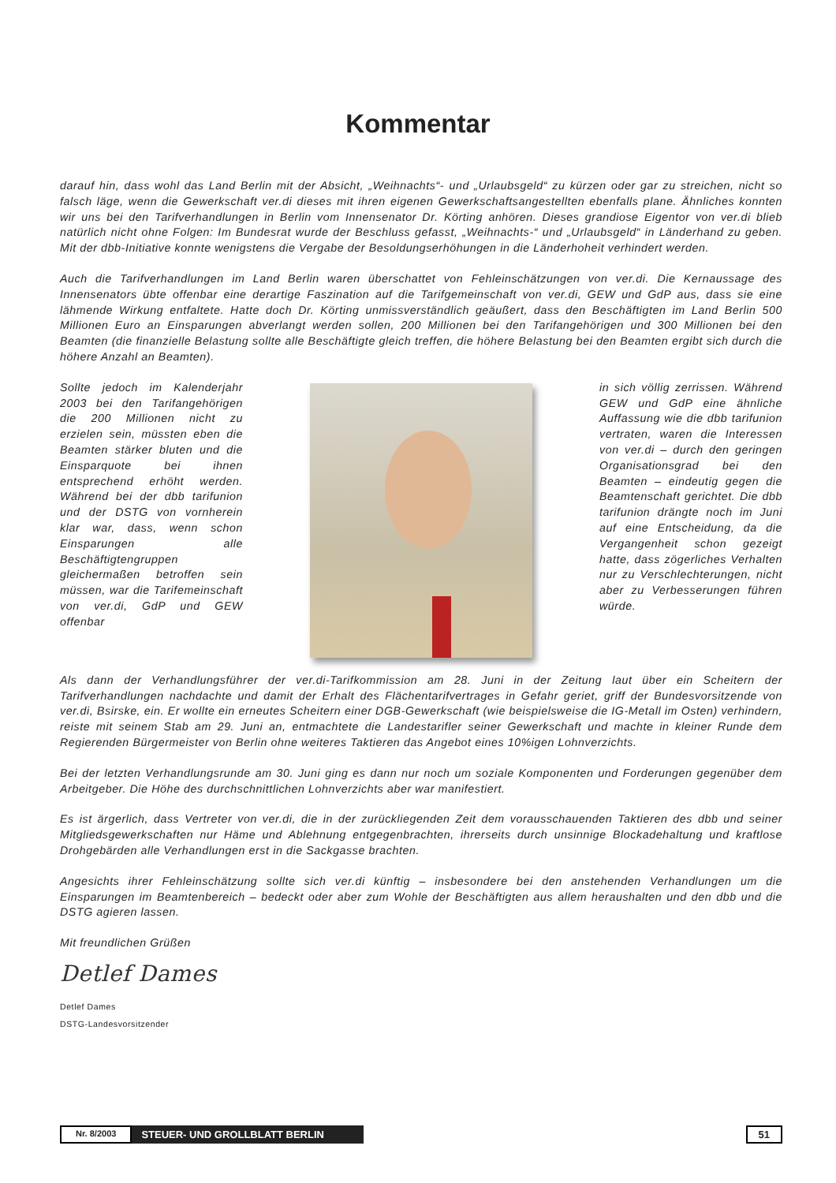Kommentar
darauf hin, dass wohl das Land Berlin mit der Absicht, „Weihnachts“- und „Urlaubsgeld“ zu kürzen oder gar zu streichen, nicht so falsch läge, wenn die Gewerkschaft ver.di dieses mit ihren eigenen Gewerkschaftsangestellten ebenfalls plane. Ähnliches konnten wir uns bei den Tarifverhandlungen in Berlin vom Innensenator Dr. Körting anhören. Dieses grandiose Eigentor von ver.di blieb natürlich nicht ohne Folgen: Im Bundesrat wurde der Beschluss gefasst, „Weihnachts-“ und „Urlaubsgeld“ in Länderhand zu geben. Mit der dbb-Initiative konnte wenigstens die Vergabe der Besoldungserhöhungen in die Länderhoheit verhindert werden.
Auch die Tarifverhandlungen im Land Berlin waren überschattet von Fehleinschätzungen von ver.di. Die Kernaussage des Innensenators übte offenbar eine derartige Faszination auf die Tarifgemeinschaft von ver.di, GEW und GdP aus, dass sie eine lähmende Wirkung entfaltete. Hatte doch Dr. Körting unmissverständlich geäußert, dass den Beschäftigten im Land Berlin 500 Millionen Euro an Einsparungen abverlangt werden sollen, 200 Millionen bei den Tarifangehörigen und 300 Millionen bei den Beamten (die finanzielle Belastung sollte alle Beschäftigte gleich treffen, die höhere Belastung bei den Beamten ergibt sich durch die höhere Anzahl an Beamten).
Sollte jedoch im Kalenderjahr 2003 bei den Tarifangehörigen die 200 Millionen nicht zu erzielen sein, müssten eben die Beamten stärker bluten und die Einsparquote bei ihnen entsprechend erhöht werden. Während bei der dbb tarifunion und der DSTG von vornherein klar war, dass, wenn schon Einsparungen alle Beschäftigtengruppen gleichermaßen betroffen sein müssen, war die Tarifemeinschaft von ver.di, GdP und GEW offenbar
in sich völlig zerrissen. Während GEW und GdP eine ähnliche Auffassung wie die dbb tarifunion vertraten, waren die Interessen von ver.di – durch den geringen Organisationsgrad bei den Beamten – eindeutig gegen die Beamtenschaft gerichtet. Die dbb tarifunion drängte noch im Juni auf eine Entscheidung, da die Vergangenheit schon gezeigt hatte, dass zögerliches Verhalten nur zu Verschlechterungen, nicht aber zu Verbesserungen führen würde.
Als dann der Verhandlungsführer der ver.di-Tarifkommission am 28. Juni in der Zeitung laut über ein Scheitern der Tarifverhandlungen nachdachte und damit der Erhalt des Flächentarifvertrages in Gefahr geriet, griff der Bundesvorsitzende von ver.di, Bsirske, ein. Er wollte ein erneutes Scheitern einer DGB-Gewerkschaft (wie beispielsweise die IG-Metall im Osten) verhindern, reiste mit seinem Stab am 29. Juni an, entmachtete die Landestarifler seiner Gewerkschaft und machte in kleiner Runde dem Regierenden Bürgermeister von Berlin ohne weiteres Taktieren das Angebot eines 10%igen Lohnverzichts.
Bei der letzten Verhandlungsrunde am 30. Juni ging es dann nur noch um soziale Komponenten und Forderungen gegenüber dem Arbeitgeber. Die Höhe des durchschnittlichen Lohnverzichts aber war manifestiert.
Es ist ärgerlich, dass Vertreter von ver.di, die in der zurückliegenden Zeit dem vorausschauenden Taktieren des dbb und seiner Mitgliedsgewerkschaften nur Häme und Ablehnung entgegenbrachten, ihrerseits durch unsinnige Blockadehaltung und kraftlose Drohgebärden alle Verhandlungen erst in die Sackgasse brachten.
Angesichts ihrer Fehleinschätzung sollte sich ver.di künftig – insbesondere bei den anstehenden Verhandlungen um die Einsparungen im Beamtenbereich – bedeckt oder aber zum Wohle der Beschäftigten aus allem heraushalten und den dbb und die DSTG agieren lassen.
Mit freundlichen Grüßen
Detlef Dames
Detlef Dames
DSTG-Landesvorsitzender
Nr. 8/2003 STEUER- UND GROLLBLATT BERLIN 51